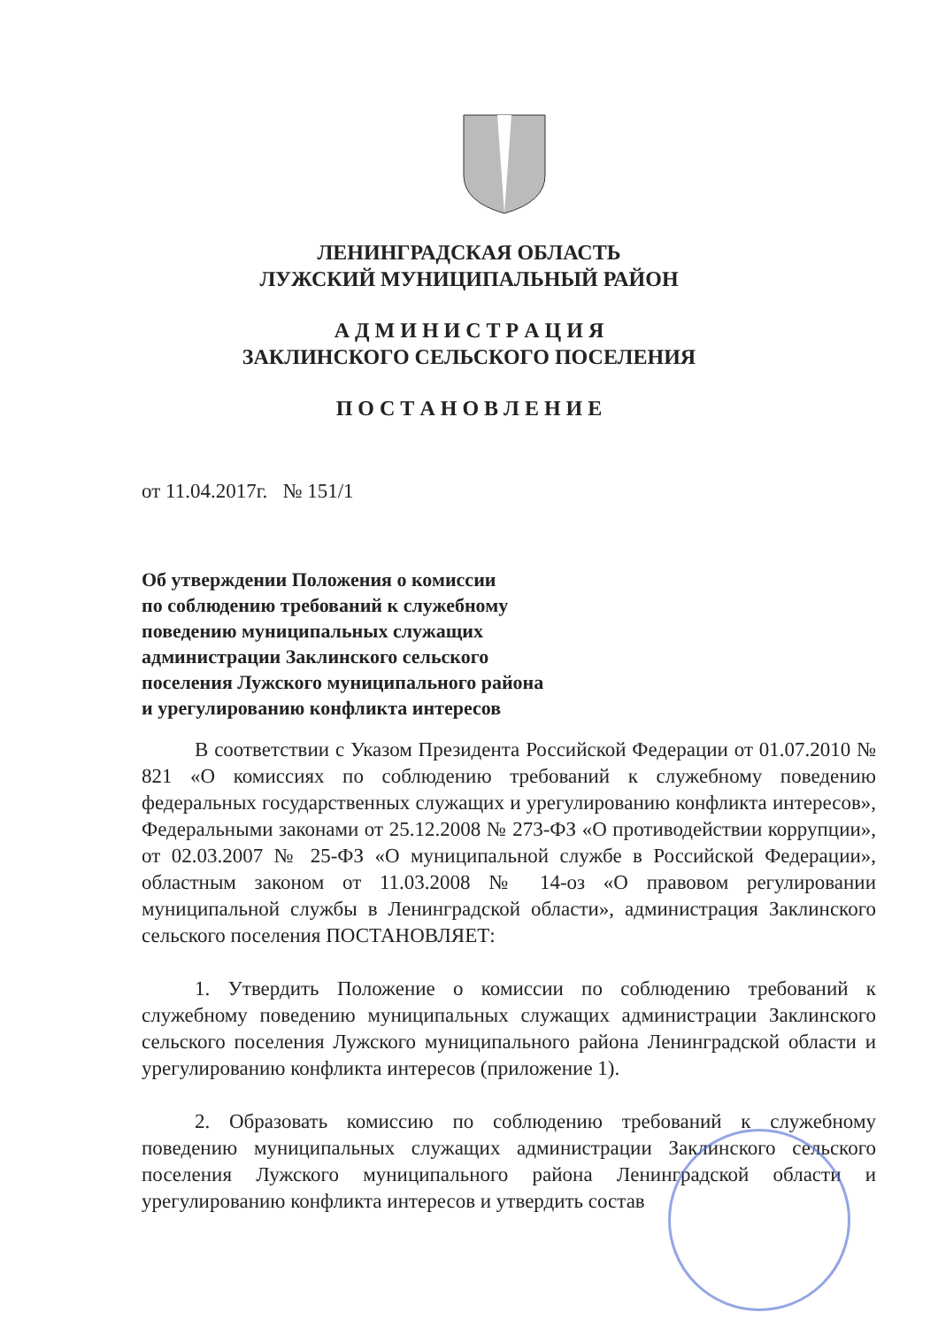ЛЕНИНГРАДСКАЯ ОБЛАСТЬ
ЛУЖСКИЙ МУНИЦИПАЛЬНЫЙ РАЙОН
А Д М И Н И С Т Р А Ц И Я
ЗАКЛИНСКОГО СЕЛЬСКОГО ПОСЕЛЕНИЯ
П О С Т А Н О В Л Е Н И Е
от 11.04.2017г. № 151/1
Об утверждении Положения о комиссии
по соблюдению требований к служебному
поведению муниципальных служащих
администрации Заклинского сельского
поселения Лужского муниципального района
и урегулированию конфликта интересов
В соответствии с Указом Президента Российской Федерации от 01.07.2010 № 821 «О комиссиях по соблюдению требований к служебному поведению федеральных государственных служащих и урегулированию конфликта интересов», Федеральными законами от 25.12.2008 № 273-ФЗ «О противодействии коррупции», от 02.03.2007 № 25-ФЗ «О муниципальной службе в Российской Федерации», областным законом от 11.03.2008 № 14-оз «О правовом регулировании муниципальной службы в Ленинградской области», администрация Заклинского сельского поселения ПОСТАНОВЛЯЕТ:
1. Утвердить Положение о комиссии по соблюдению требований к служебному поведению муниципальных служащих администрации Заклинского сельского поселения Лужского муниципального района Ленинградской области и урегулированию конфликта интересов (приложение 1).
2. Образовать комиссию по соблюдению требований к служебному поведению муниципальных служащих администрации Заклинского сельского поселения Лужского муниципального района Ленинградской области и урегулированию конфликта интересов и утвердить состав